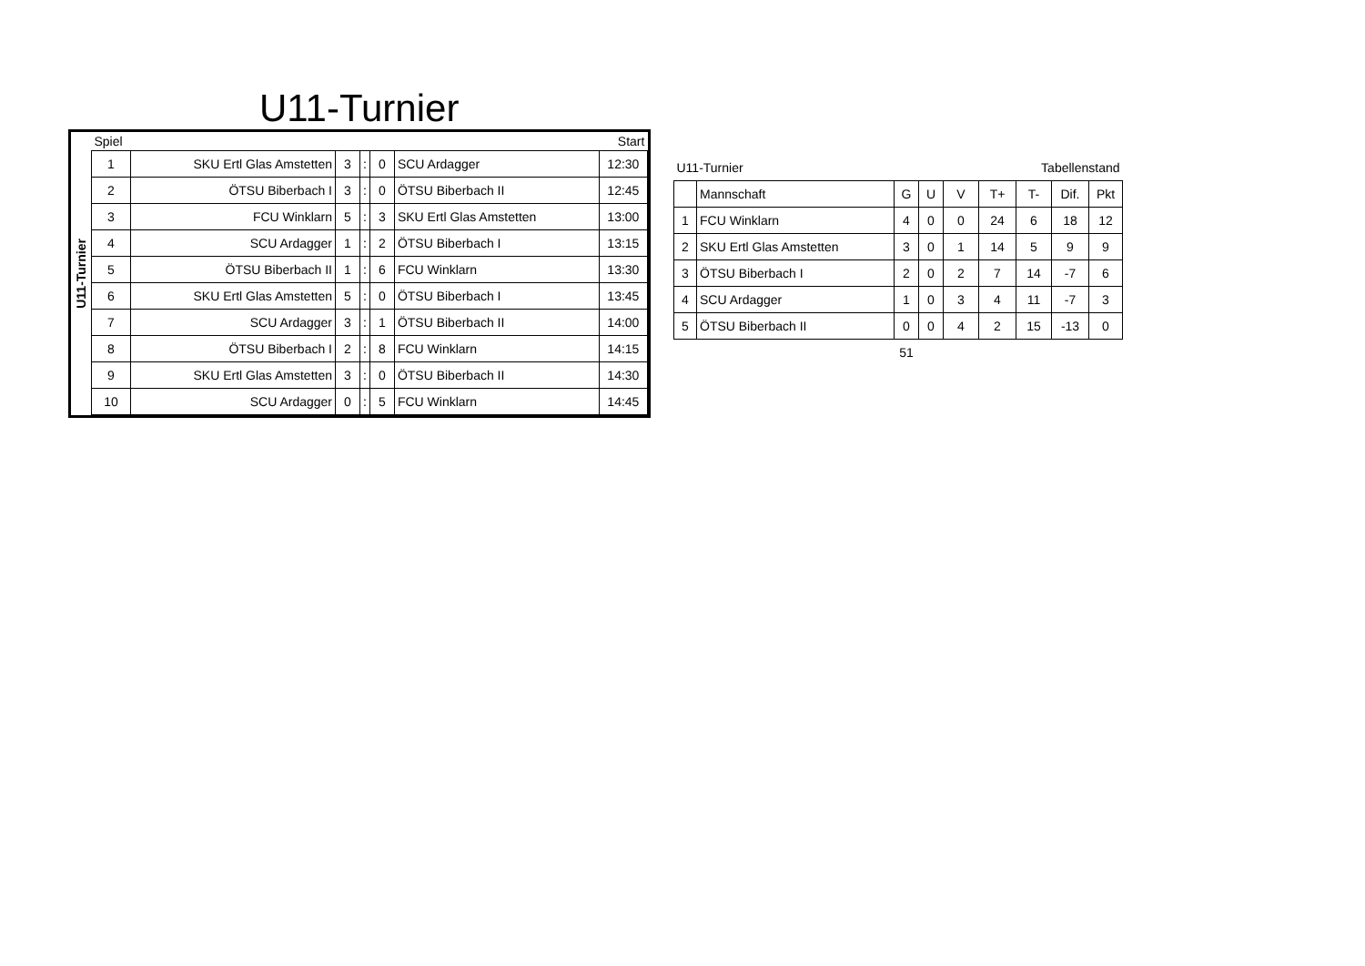U11-Turnier
U11-Turnier
| Spiel | | | | | | Start |
| 1 | SKU Ertl Glas Amstetten | 3 | : | 0 | SCU Ardagger | 12:30 |
| 2 | ÖTSU Biberbach I | 3 | : | 0 | ÖTSU Biberbach II | 12:45 |
| 3 | FCU Winklarn | 5 | : | 3 | SKU Ertl Glas Amstetten | 13:00 |
| 4 | SCU Ardagger | 1 | : | 2 | ÖTSU Biberbach I | 13:15 |
| 5 | ÖTSU Biberbach II | 1 | : | 6 | FCU Winklarn | 13:30 |
| 6 | SKU Ertl Glas Amstetten | 5 | : | 0 | ÖTSU Biberbach I | 13:45 |
| 7 | SCU Ardagger | 3 | : | 1 | ÖTSU Biberbach II | 14:00 |
| 8 | ÖTSU Biberbach I | 2 | : | 8 | FCU Winklarn | 14:15 |
| 9 | SKU Ertl Glas Amstetten | 3 | : | 0 | ÖTSU Biberbach II | 14:30 |
| 10 | SCU Ardagger | 0 | : | 5 | FCU Winklarn | 14:45 |
| U11-Turnier | | | Tabellenstand | | | | | |
| | Mannschaft | G | U | V | T+ | T- | Dif. | Pkt |
| 1 | FCU Winklarn | 4 | 0 | 0 | 24 | 6 | 18 | 12 |
| 2 | SKU Ertl Glas Amstetten | 3 | 0 | 1 | 14 | 5 | 9 | 9 |
| 3 | ÖTSU Biberbach I | 2 | 0 | 2 | 7 | 14 | -7 | 6 |
| 4 | SCU Ardagger | 1 | 0 | 3 | 4 | 11 | -7 | 3 |
| 5 | ÖTSU Biberbach II | 0 | 0 | 4 | 2 | 15 | -13 | 0 |
| | | 51 | | | | | | |